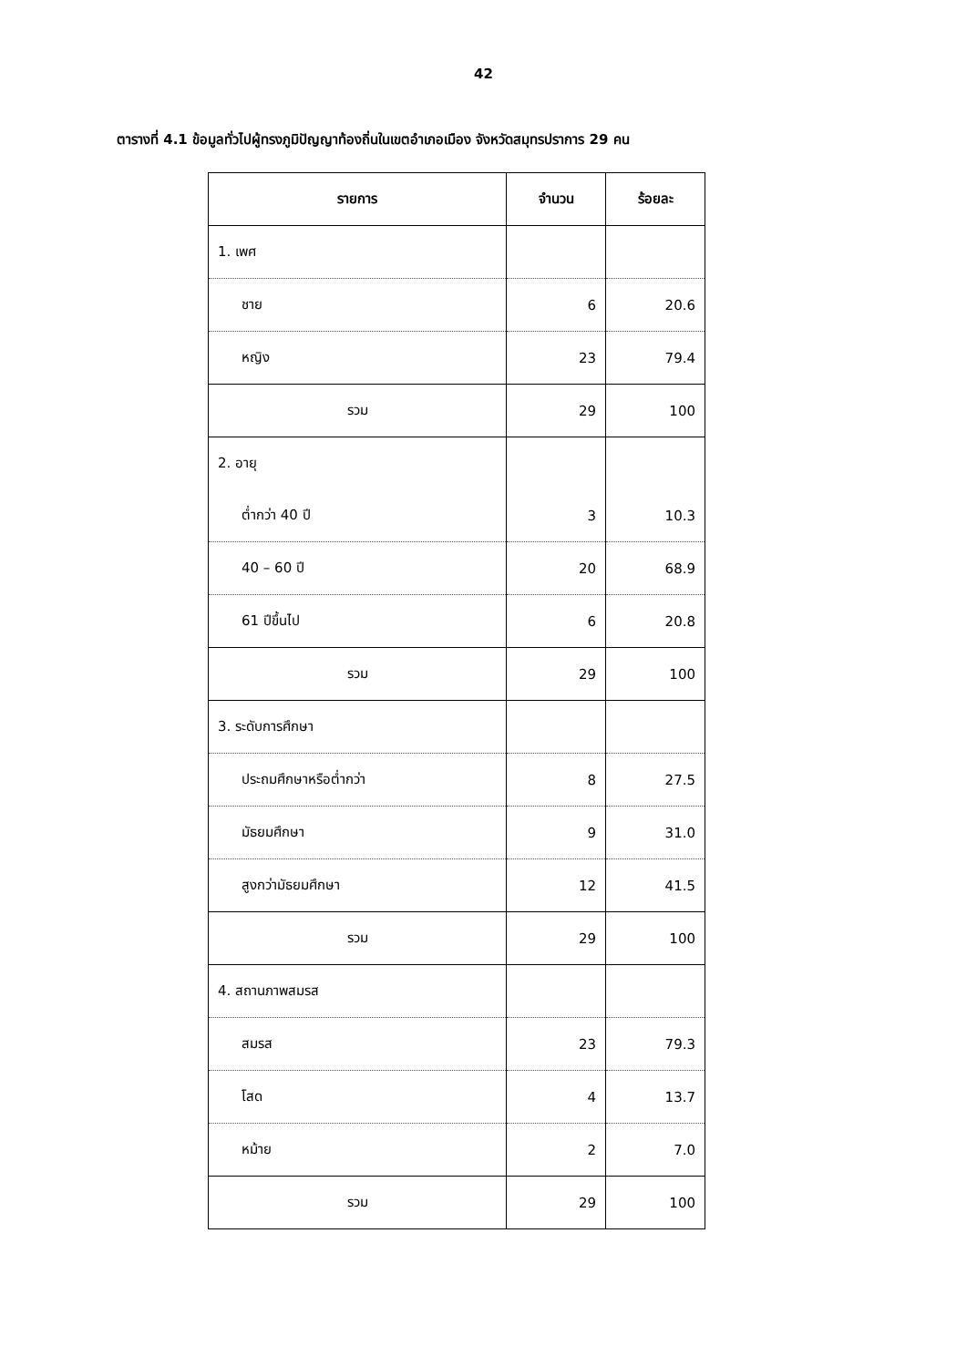42
ตารางที่ 4.1 ข้อมูลทั่วไปผู้ทรงภูมิปัญญาท้องถิ่นในเขตอำเภอเมือง จังหวัดสมุทรปราการ 29 คน
| รายการ | จำนวน | ร้อยละ |
| --- | --- | --- |
| 1. เพศ | | |
| ชาย | 6 | 20.6 |
| หญิง | 23 | 79.4 |
| รวม | 29 | 100 |
| 2. อายุ | | |
| ต่ำกว่า 40 ปี | 3 | 10.3 |
| 40 – 60 ปี | 20 | 68.9 |
| 61 ปีขึ้นไป | 6 | 20.8 |
| รวม | 29 | 100 |
| 3. ระดับการศึกษา | | |
| ประถมศึกษาหรือต่ำกว่า | 8 | 27.5 |
| มัธยมศึกษา | 9 | 31.0 |
| สูงกว่ามัธยมศึกษา | 12 | 41.5 |
| รวม | 29 | 100 |
| 4. สถานภาพสมรส | | |
| สมรส | 23 | 79.3 |
| โสด | 4 | 13.7 |
| หม้าย | 2 | 7.0 |
| รวม | 29 | 100 |